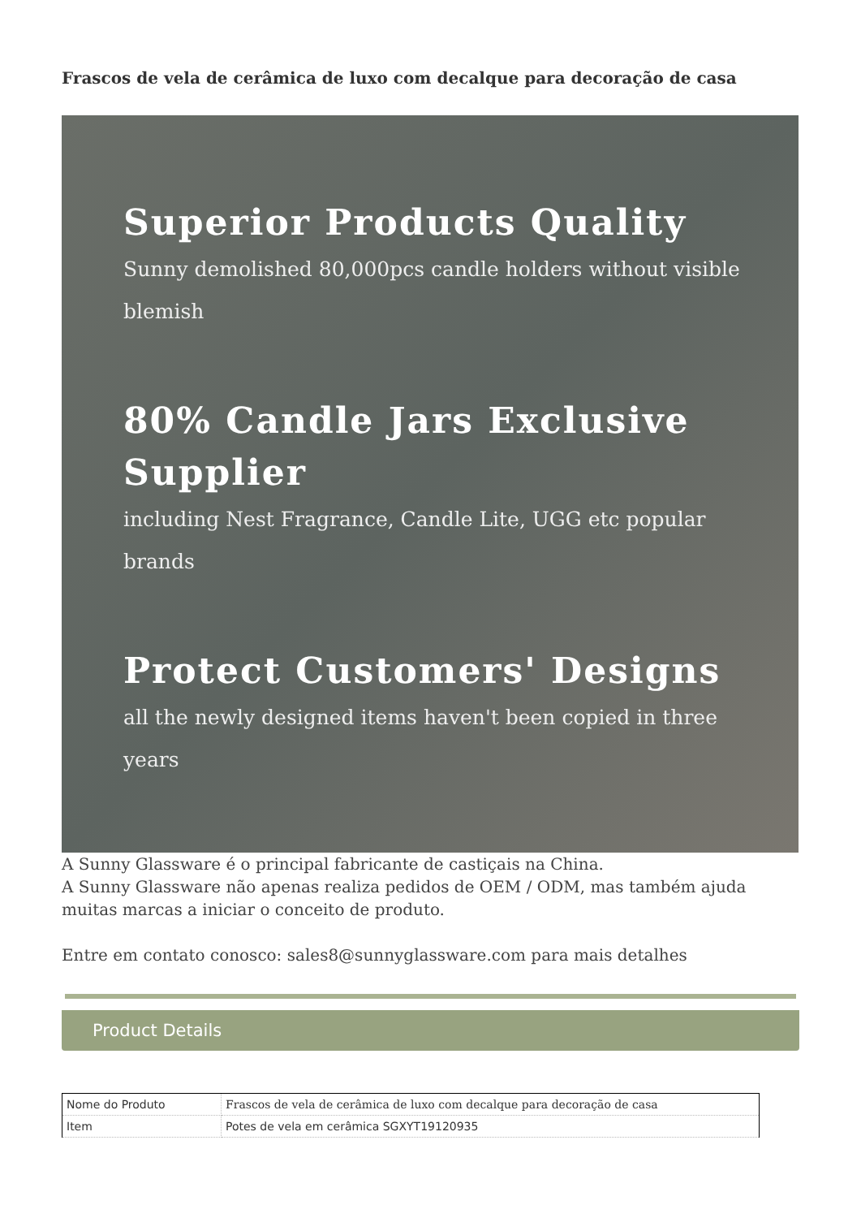Frascos de vela de cerâmica de luxo com decalque para decoração de casa
Superior Products Quality
Sunny demolished 80,000pcs candle holders without visible blemish
80% Candle Jars Exclusive Supplier
including Nest Fragrance, Candle Lite, UGG etc popular brands
Protect Customers' Designs
all the newly designed items haven't been copied in three years
A Sunny Glassware é o principal fabricante de castiçais na China.
A Sunny Glassware não apenas realiza pedidos de OEM / ODM, mas também ajuda muitas marcas a iniciar o conceito de produto.
Entre em contato conosco: sales8@sunnyglassware.com para mais detalhes
Product Details
| Nome do Produto | Frascos de vela de cerâmica de luxo com decalque para decoração de casa |
| Item | Potes de vela em cerâmica SGXYT19120935 |